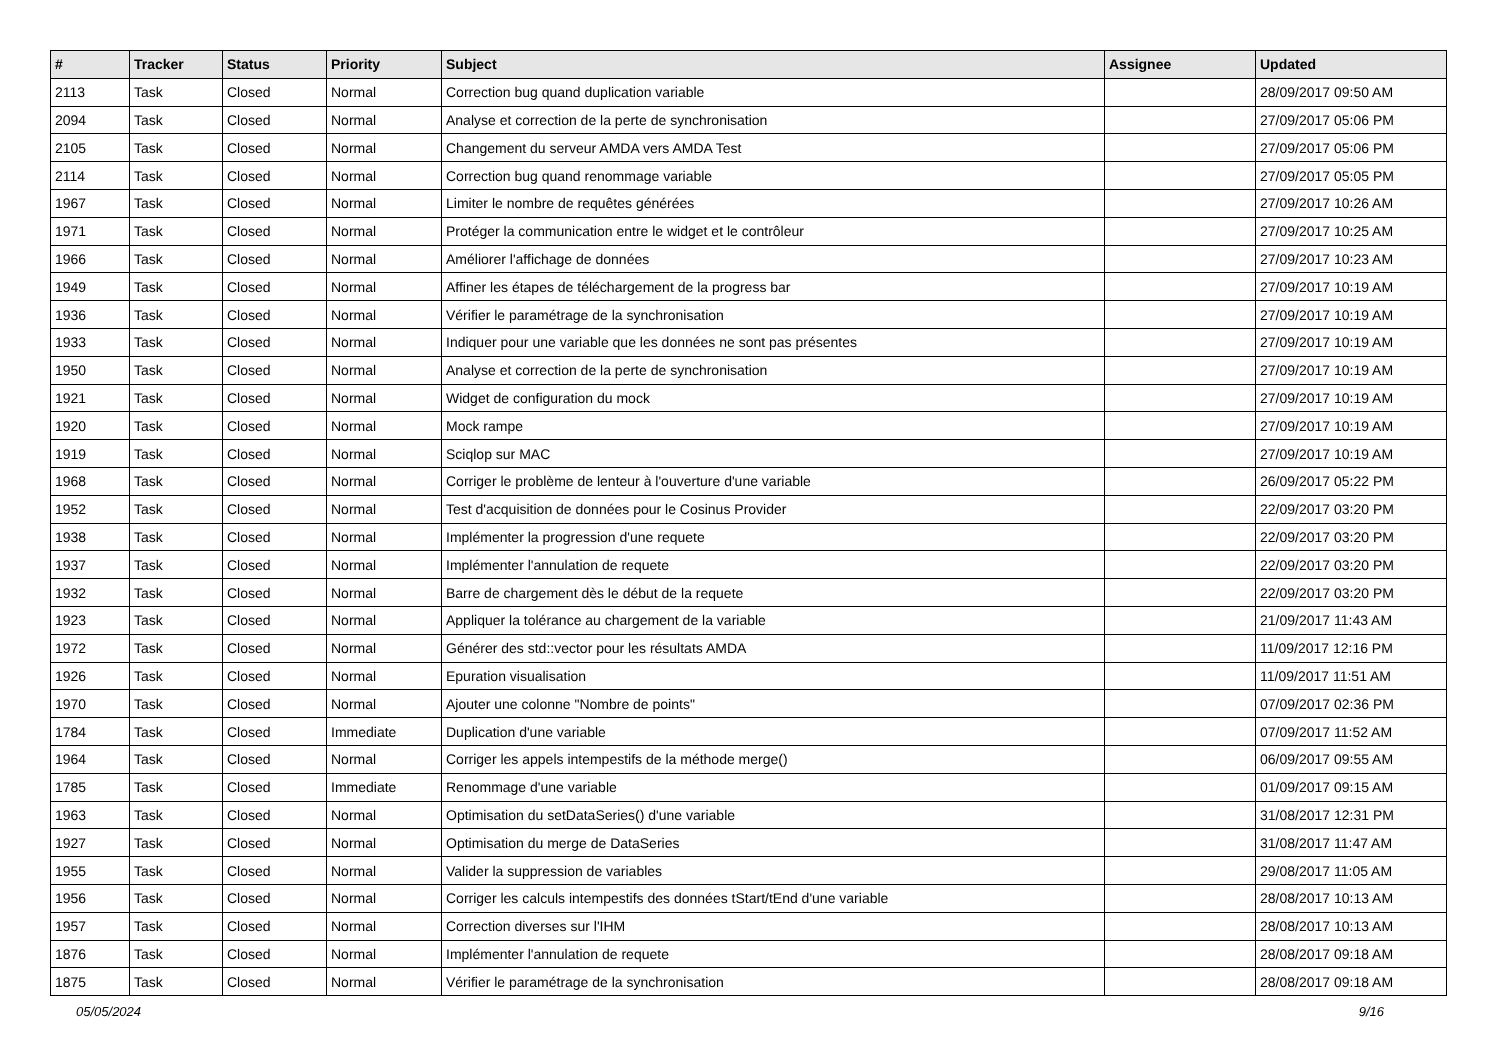| # | Tracker | Status | Priority | Subject | Assignee | Updated |
| --- | --- | --- | --- | --- | --- | --- |
| 2113 | Task | Closed | Normal | Correction bug quand duplication variable | | 28/09/2017 09:50 AM |
| 2094 | Task | Closed | Normal | Analyse et correction de la perte de synchronisation | | 27/09/2017 05:06 PM |
| 2105 | Task | Closed | Normal | Changement du serveur AMDA vers AMDA Test | | 27/09/2017 05:06 PM |
| 2114 | Task | Closed | Normal | Correction bug quand renommage variable | | 27/09/2017 05:05 PM |
| 1967 | Task | Closed | Normal | Limiter le nombre de requêtes générées | | 27/09/2017 10:26 AM |
| 1971 | Task | Closed | Normal | Protéger la communication entre le widget et le contrôleur | | 27/09/2017 10:25 AM |
| 1966 | Task | Closed | Normal | Améliorer l'affichage de données | | 27/09/2017 10:23 AM |
| 1949 | Task | Closed | Normal | Affiner les étapes de téléchargement de la progress bar | | 27/09/2017 10:19 AM |
| 1936 | Task | Closed | Normal | Vérifier le paramétrage de la synchronisation | | 27/09/2017 10:19 AM |
| 1933 | Task | Closed | Normal | Indiquer pour une variable que les données ne sont pas présentes | | 27/09/2017 10:19 AM |
| 1950 | Task | Closed | Normal | Analyse et correction de la perte de synchronisation | | 27/09/2017 10:19 AM |
| 1921 | Task | Closed | Normal | Widget de configuration du mock | | 27/09/2017 10:19 AM |
| 1920 | Task | Closed | Normal | Mock rampe | | 27/09/2017 10:19 AM |
| 1919 | Task | Closed | Normal | Sciqlop sur MAC | | 27/09/2017 10:19 AM |
| 1968 | Task | Closed | Normal | Corriger le problème de lenteur à l'ouverture d'une variable | | 26/09/2017 05:22 PM |
| 1952 | Task | Closed | Normal | Test d'acquisition de données pour le Cosinus Provider | | 22/09/2017 03:20 PM |
| 1938 | Task | Closed | Normal | Implémenter la progression d'une requete | | 22/09/2017 03:20 PM |
| 1937 | Task | Closed | Normal | Implémenter l'annulation de requete | | 22/09/2017 03:20 PM |
| 1932 | Task | Closed | Normal | Barre de chargement dès le début de la requete | | 22/09/2017 03:20 PM |
| 1923 | Task | Closed | Normal | Appliquer la tolérance au chargement de la variable | | 21/09/2017 11:43 AM |
| 1972 | Task | Closed | Normal | Générer des std::vector pour les résultats AMDA | | 11/09/2017 12:16 PM |
| 1926 | Task | Closed | Normal | Epuration visualisation | | 11/09/2017 11:51 AM |
| 1970 | Task | Closed | Normal | Ajouter une colonne "Nombre de points" | | 07/09/2017 02:36 PM |
| 1784 | Task | Closed | Immediate | Duplication d'une variable | | 07/09/2017 11:52 AM |
| 1964 | Task | Closed | Normal | Corriger les appels intempestifs de la méthode merge() | | 06/09/2017 09:55 AM |
| 1785 | Task | Closed | Immediate | Renommage d'une variable | | 01/09/2017 09:15 AM |
| 1963 | Task | Closed | Normal | Optimisation du setDataSeries() d'une variable | | 31/08/2017 12:31 PM |
| 1927 | Task | Closed | Normal | Optimisation du merge de DataSeries | | 31/08/2017 11:47 AM |
| 1955 | Task | Closed | Normal | Valider la suppression de variables | | 29/08/2017 11:05 AM |
| 1956 | Task | Closed | Normal | Corriger les calculs intempestifs des données tStart/tEnd d'une variable | | 28/08/2017 10:13 AM |
| 1957 | Task | Closed | Normal | Correction diverses sur l'IHM | | 28/08/2017 10:13 AM |
| 1876 | Task | Closed | Normal | Implémenter l'annulation de requete | | 28/08/2017 09:18 AM |
| 1875 | Task | Closed | Normal | Vérifier le paramétrage de la synchronisation | | 28/08/2017 09:18 AM |
05/05/2024 9/16